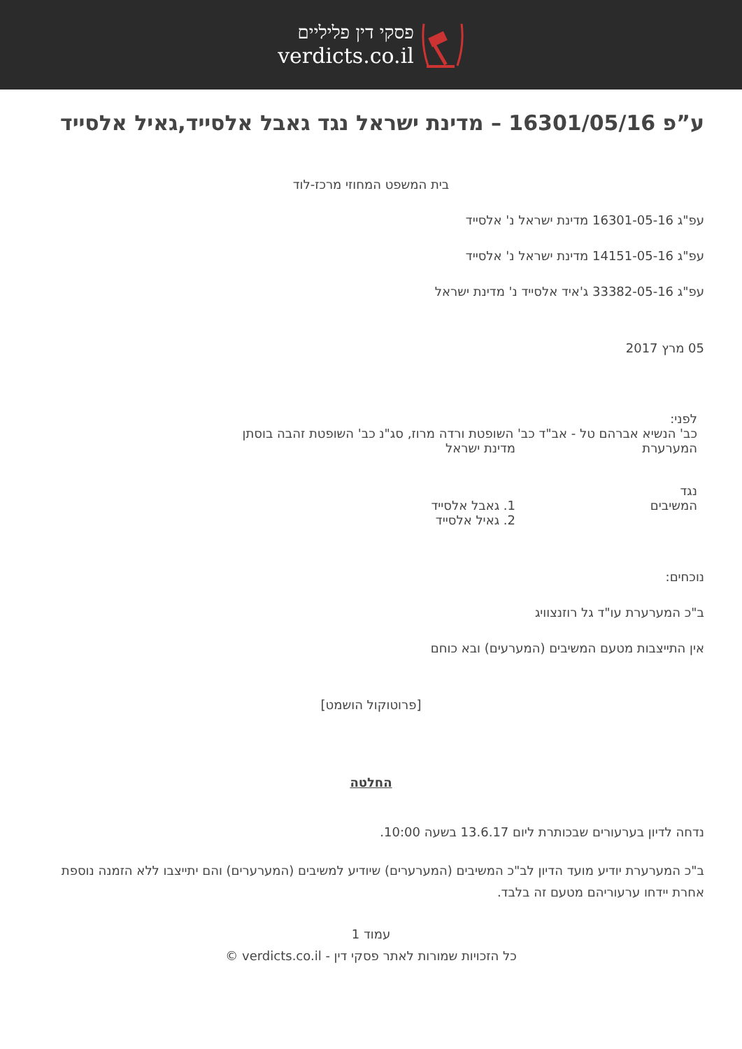פסקי דין פליליים
verdicts.co.il
ע”פ 16301/05/16 – מדינת ישראל נגד גאבל אלסייד,גאיל אלסייד
בית המשפט המחוזי מרכז-לוד
עפ"ג 16301-05-16 מדינת ישראל נ' אלסייד
עפ"ג 14151-05-16 מדינת ישראל נ' אלסייד
עפ"ג 33382-05-16 ג'איד אלסייד נ' מדינת ישראל
05 מרץ 2017
לפני:
כב' הנשיא אברהם טל - אב"ד כב' השופטת ורדה מרוז, סג"נ כב' השופטת זהבה בוסתן
המערערת מדינת ישראל
נגד
המשיבים 1. גאבל אלסייד
2. גאיל אלסייד
נוכחים:
ב"כ המערערת עו"ד גל רוזנצוויג
אין התייצבות מטעם המשיבים (המערעים) ובא כוחם
[פרוטוקול הושמט]
החלטה
נדחה לדיון בערעורים שבכותרת ליום 13.6.17 בשעה 10:00.
ב"כ המערערת יודיע מועד הדיון לב"כ המשיבים (המערערים) שיודיע למשיבים (המערערים) והם יתייצבו ללא הזמנה נוספת אחרת יידחו ערעוריהם מטעם זה בלבד.
עמוד 1
כל הזכויות שמורות לאתר פסקי דין - verdicts.co.il ©